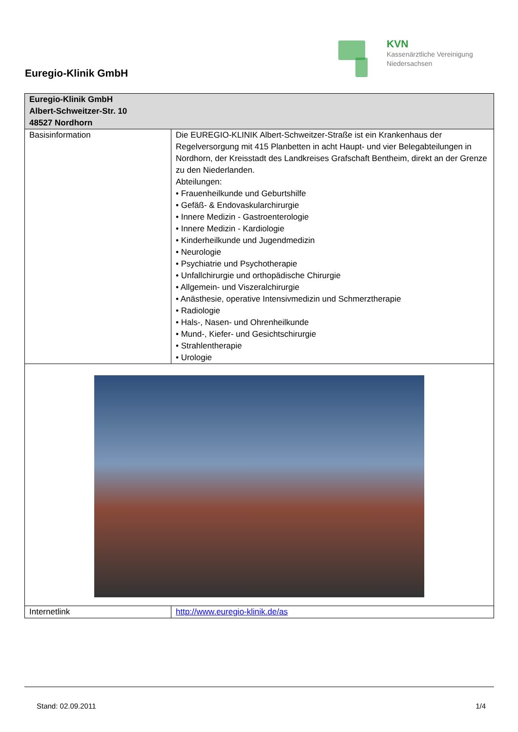Euregio-Klinik GmbH
KVN
Kassenärztliche Vereinigung
Niedersachsen
| Euregio-Klinik GmbH Albert-Schweitzer-Str. 10 48527 Nordhorn | |
| --- | --- |
| Basisinformation | Die EUREGIO-KLINIK Albert-Schweitzer-Straße ist ein Krankenhaus der Regelversorgung mit 415 Planbetten in acht Haupt- und vier Belegabteilungen in Nordhorn, der Kreisstadt des Landkreises Grafschaft Bentheim, direkt an der Grenze zu den Niederlanden. Abteilungen: • Frauenheilkunde und Geburtshilfe • Gefäß- & Endovaskularchirurgie • Innere Medizin - Gastroenterologie • Innere Medizin - Kardiologie • Kinderheilkunde und Jugendmedizin • Neurologie • Psychiatrie und Psychotherapie • Unfallchirurgie und orthopädische Chirurgie • Allgemein- und Viszeralchirurgie • Anästhesie, operative Intensivmedizin und Schmerztherapie • Radiologie • Hals-, Nasen- und Ohrenheilkunde • Mund-, Kiefer- und Gesichtschirurgie • Strahlentherapie • Urologie |
| Internetlink | http://www.euregio-klinik.de/as |
Stand: 02.09.2011 1/4